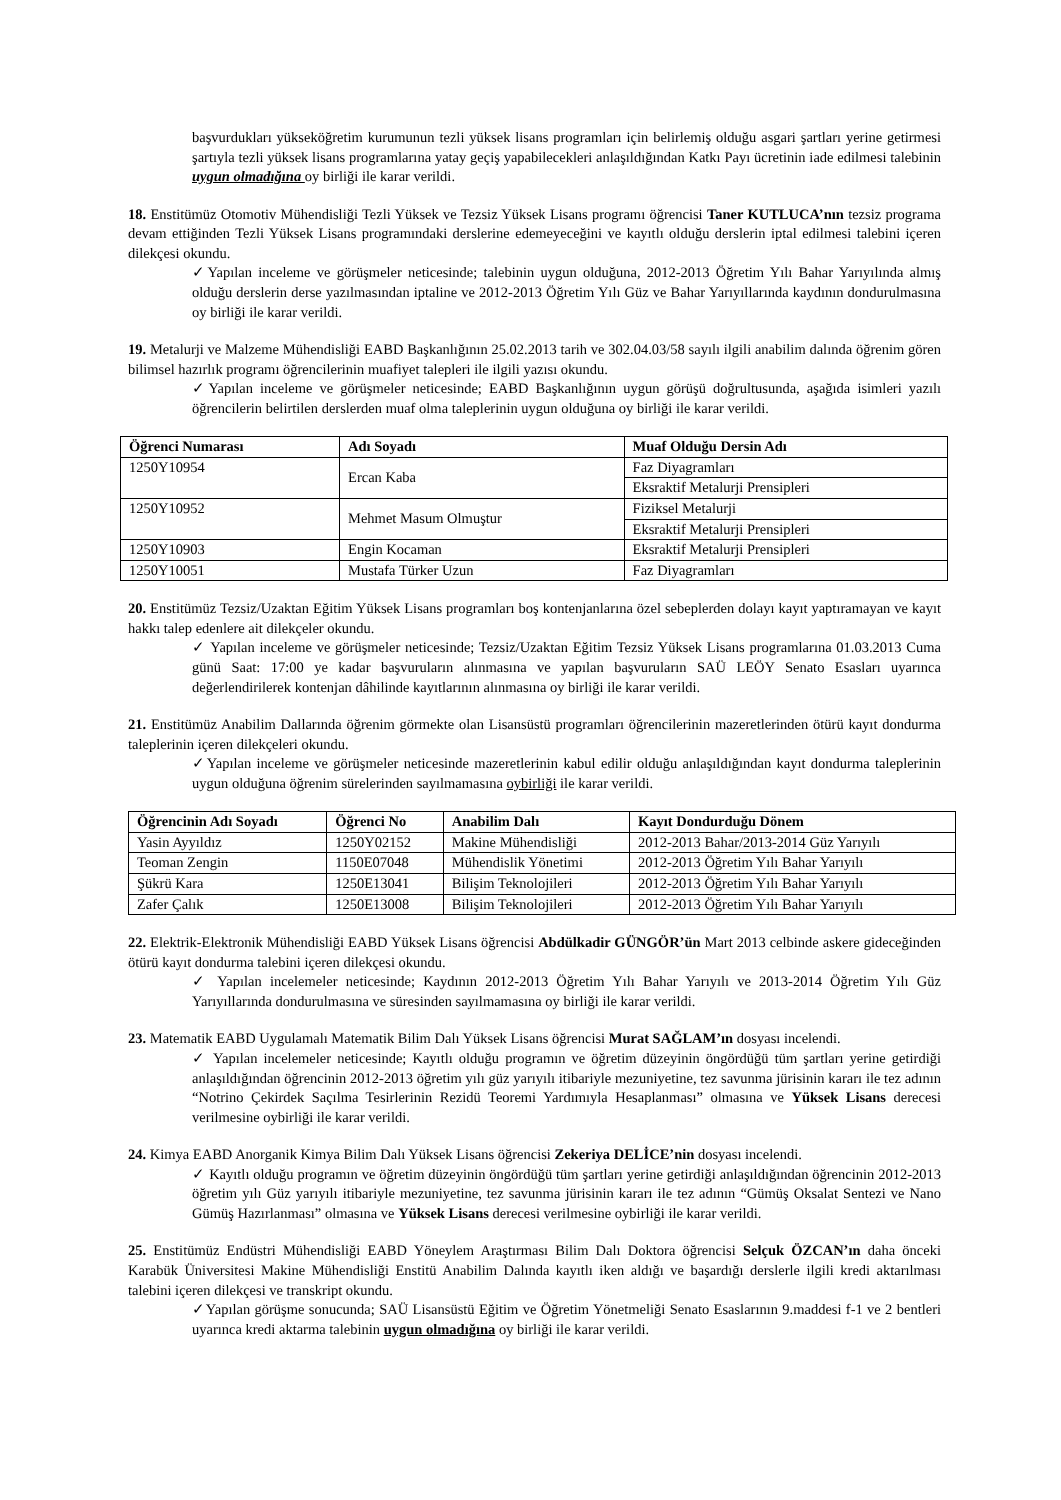başvurdukları yükseköğretim kurumunun tezli yüksek lisans programları için belirlemiş olduğu asgari şartları yerine getirmesi şartıyla tezli yüksek lisans programlarına yatay geçiş yapabilecekleri anlaşıldığından Katkı Payı ücretinin iade edilmesi talebinin uygun olmadığına oy birliği ile karar verildi.
18. Enstitümüz Otomotiv Mühendisliği Tezli Yüksek ve Tezsiz Yüksek Lisans programı öğrencisi Taner KUTLUCA’nın tezsiz programa devam ettiğinden Tezli Yüksek Lisans programındaki derslerine edemeyeceğini ve kayıtlı olduğu derslerin iptal edilmesi talebini içeren dilekçesi okundu.
✓Yapılan inceleme ve görüşmeler neticesinde; talebinin uygun olduğuna, 2012-2013 Öğretim Yılı Bahar Yarıyılında almış olduğu derslerin derse yazılmasından iptaline ve 2012-2013 Öğretim Yılı Güz ve Bahar Yarıyıllarında kaydının dondurulmasına oy birliği ile karar verildi.
19. Metalurji ve Malzeme Mühendisliği EABD Başkanlığının 25.02.2013 tarih ve 302.04.03/58 sayılı ilgili anabilim dalında öğrenim gören bilimsel hazırlık programı öğrencilerinin muafiyet talepleri ile ilgili yazısı okundu.
✓Yapılan inceleme ve görüşmeler neticesinde; EABD Başkanlığının uygun görüşü doğrultusunda, aşağıda isimleri yazılı öğrencilerin belirtilen derslerden muaf olma taleplerinin uygun olduğuna oy birliği ile karar verildi.
| Öğrenci Numarası | Adı Soyadı | Muaf Olduğu Dersin Adı |
| --- | --- | --- |
| 1250Y10954 | Ercan Kaba | Faz Diyagramları |
| | | Eksraktif Metalurji Prensipleri |
| 1250Y10952 | Mehmet Masum Olmuştur | Fiziksel Metalurji |
| | | Eksraktif Metalurji Prensipleri |
| 1250Y10903 | Engin Kocaman | Eksraktif Metalurji Prensipleri |
| 1250Y10051 | Mustafa Türker Uzun | Faz Diyagramları |
20. Enstitümüz Tezsiz/Uzaktan Eğitim Yüksek Lisans programları boş kontenjanlarına özel sebeplerden dolayı kayıt yaptıramayan ve kayıt hakkı talep edenlere ait dilekçeler okundu.
✓ Yapılan inceleme ve görüşmeler neticesinde; Tezsiz/Uzaktan Eğitim Tezsiz Yüksek Lisans programlarına 01.03.2013 Cuma günü Saat: 17:00 ye kadar başvuruların alınmasına ve yapılan başvuruların SAÜ LEÖY Senato Esasları uyarınca değerlendirilerek kontenjan dâhilinde kayıtlarının alınmasına oy birliği ile karar verildi.
21. Enstitümüz Anabilim Dallarında öğrenim görmekte olan Lisansüstü programları öğrencilerinin mazeretlerinden ötürü kayıt dondurma taleplerinin içeren dilekçeleri okundu.
✓Yapılan inceleme ve görüşmeler neticesinde mazeretlerinin kabul edilir olduğu anlaşıldığından kayıt dondurma taleplerinin uygun olduğuna öğrenim sürelerinden sayılmamasına oybirliği ile karar verildi.
| Öğrencinin Adı Soyadı | Öğrenci No | Anabilim Dalı | Kayıt Dondurduğu Dönem |
| --- | --- | --- | --- |
| Yasin Ayyıldız | 1250Y02152 | Makine Mühendisliği | 2012-2013 Bahar/2013-2014 Güz Yarıyılı |
| Teoman Zengin | 1150E07048 | Mühendislik Yönetimi | 2012-2013 Öğretim Yılı Bahar Yarıyılı |
| Şükrü Kara | 1250E13041 | Bilişim Teknolojileri | 2012-2013 Öğretim Yılı Bahar Yarıyılı |
| Zafer Çalık | 1250E13008 | Bilişim Teknolojileri | 2012-2013 Öğretim Yılı Bahar Yarıyılı |
22. Elektrik-Elektronik Mühendisliği EABD Yüksek Lisans öğrencisi Abdülkadir GÜNGÖR’ün Mart 2013 celbinde askere gideceğinden ötürü kayıt dondurma talebini içeren dilekçesi okundu.
✓ Yapılan incelemeler neticesinde; Kaydının 2012-2013 Öğretim Yılı Bahar Yarıyılı ve 2013-2014 Öğretim Yılı Güz Yarıyıllarında dondurulmasına ve süresinden sayılmamasına oy birliği ile karar verildi.
23. Matematik EABD Uygulamalı Matematik Bilim Dalı Yüksek Lisans öğrencisi Murat SAĞLAM’ın dosyası incelendi.
✓ Yapılan incelemeler neticesinde; Kayıtlı olduğu programın ve öğretim düzeyinin öngördüğü tüm şartları yerine getirdiği anlaşıldığından öğrencinin 2012-2013 öğretim yılı güz yarıyılı itibariyle mezuniyetine, tez savunma jürisinin kararı ile tez adının “Notrino Çekirdek Saçılma Tesirlerinin Rezidü Teoremi Yardımıyla Hesaplanması” olmasına ve Yüksek Lisans derecesi verilmesine oybirliği ile karar verildi.
24. Kimya EABD Anorganik Kimya Bilim Dalı Yüksek Lisans öğrencisi Zekeriya DELİCE’nin dosyası incelendi.
✓ Kayıtlı olduğu programın ve öğretim düzeyinin öngördüğü tüm şartları yerine getirdiği anlaşıldığından öğrencinin 2012-2013 öğretim yılı Güz yarıyılı itibariyle mezuniyetine, tez savunma jürisinin kararı ile tez adının “Gümüş Oksalat Sentezi ve Nano Gümüş Hazırlanması” olmasına ve Yüksek Lisans derecesi verilmesine oybirliği ile karar verildi.
25. Enstitümüz Endüstri Mühendisliği EABD Yöneylem Araştırması Bilim Dalı Doktora öğrencisi Selçuk ÖZCAN’ın daha önceki Karabük Üniversitesi Makine Mühendisliği Enstitü Anabilim Dalında kayıtlı iken aldığı ve başardığı derslerle ilgili kredi aktarılması talebini içeren dilekçesi ve transkript okundu.
✓Yapılan görüşme sonucunda; SAÜ Lisansüstü Eğitim ve Öğretim Yönetmeliği Senato Esaslarının 9.maddesi f-1 ve 2 bentleri uyarınca kredi aktarma talebinin uygun olmadığına oy birliği ile karar verildi.